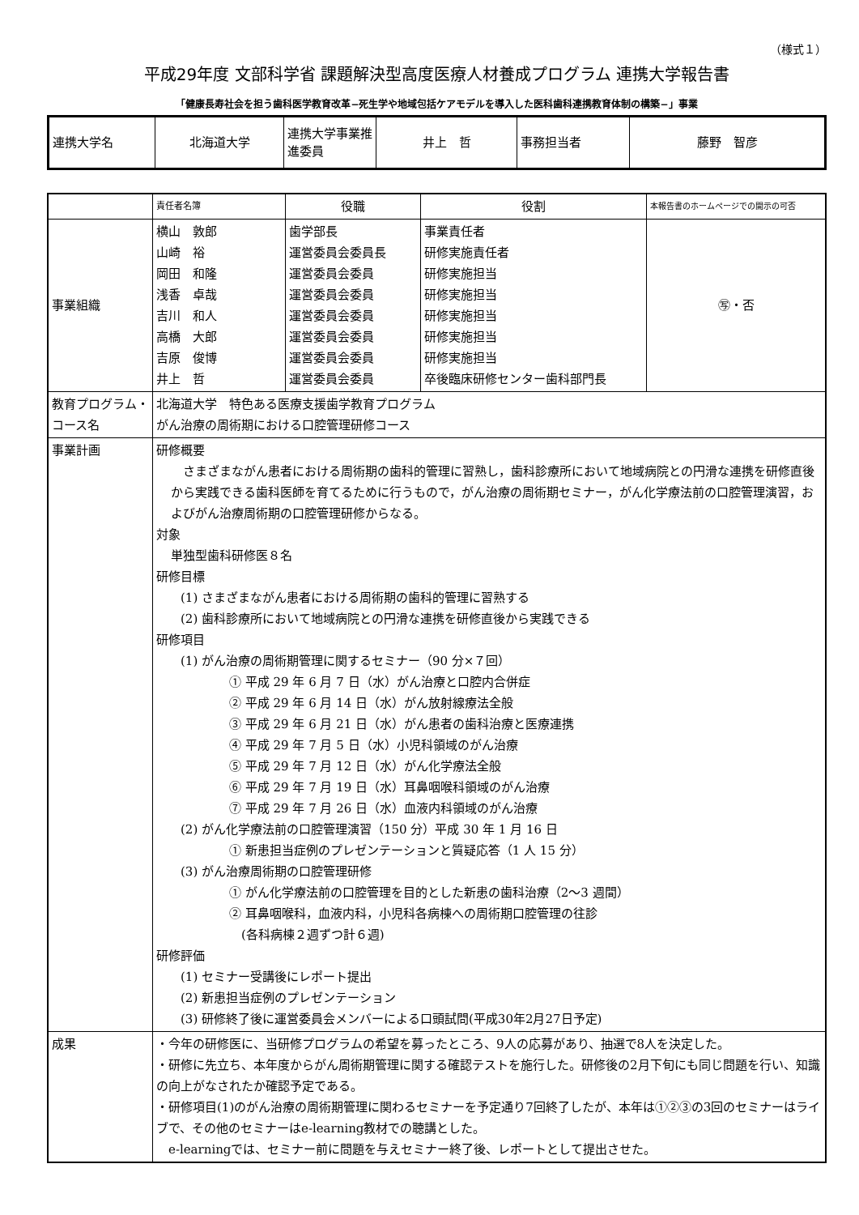（様式１）
平成29年度 文部科学省 課題解決型高度医療人材養成プログラム 連携大学報告書
「健康長寿社会を担う歯科医学教育改革−死生学や地域包括ケアモデルを導入した医科歯科連携教育体制の構築−」事業
| 連携大学名 | 北海道大学 | 連携大学事業推進委員 | 井上 哲 | 事務担当者 | 藤野 智彦 |
| | 責任者名簿 | 役職 | 役割 | 本報告書のホームページでの開示の可否 |
| --- | --- | --- | --- | --- |
| 事業組織 | 横山 敦郎 山崎 裕 岡田 和隆 浅香 卓哉 吉川 和人 高橋 大郎 吉原 俊博 井上 哲 | 歯学部長 運営委員会委員長 運営委員会委員 運営委員会委員 運営委員会委員 運営委員会委員 運営委員会委員 運営委員会委員 | 事業責任者 研修実施責任者 研修実施担当 研修実施担当 研修実施担当 研修実施担当 研修実施担当 卒後臨床研修センター歯科部門長 | ㊢・否 |
| 教育プログラム・コース名 | 北海道大学 特色ある医療支援歯学教育プログラム がん治療の周術期における口腔管理研修コース | | | |
| 事業計画 | 研修概要 さまざまながん患者における周術期の歯科的管理に習熟し，歯科診療所において地域病院との円滑な連携を研修直後から実践できる歯科医師を育てるために行うもので，がん治療の周術期セミナー，がん化学療法前の口腔管理演習，およびがん治療周術期の口腔管理研修からなる。 対象 単独型歯科研修医８名 研修目標 (1) さまざまながん患者における周術期の歯科的管理に習熟する (2) 歯科診療所において地域病院との円滑な連携を研修直後から実践できる 研修項目 (1) がん治療の周術期管理に関するセミナー（90 分×７回） ① 平成 29 年 6 月 7 日（水）がん治療と口腔内合併症 ② 平成 29 年 6 月 14 日（水）がん放射線療法全般 ③ 平成 29 年 6 月 21 日（水）がん患者の歯科治療と医療連携 ④ 平成 29 年 7 月 5 日（水）小児科領域のがん治療 ⑤ 平成 29 年 7 月 12 日（水）がん化学療法全般 ⑥ 平成 29 年 7 月 19 日（水）耳鼻咽喉科領域のがん治療 ⑦ 平成 29 年 7 月 26 日（水）血液内科領域のがん治療 (2) がん化学療法前の口腔管理演習（150 分）平成 30 年 1 月 16 日 ① 新患担当症例のプレゼンテーションと質疑応答（1 人 15 分） (3) がん治療周術期の口腔管理研修 ① がん化学療法前の口腔管理を目的とした新患の歯科治療（2〜3 週間） ② 耳鼻咽喉科，血液内科，小児科各病棟への周術期口腔管理の往診 (各科病棟２週ずつ計６週) 研修評価 (1) セミナー受講後にレポート提出 (2) 新患担当症例のプレゼンテーション (3) 研修終了後に運営委員会メンバーによる口頭試問(平成30年2月27日予定) | | | |
| 成果 | ・今年の研修医に、当研修プログラムの希望を募ったところ、9人の応募があり、抽選で8人を決定した。 ・研修に先立ち、本年度からがん周術期管理に関する確認テストを施行した。研修後の2月下旬にも同じ問題を行い、知識の向上がなされたか確認予定である。 ・研修項目(1)のがん治療の周術期管理に関わるセミナーを予定通り7回終了したが、本年は①②③の3回のセミナーはライブで、その他のセミナーはe-learning教材での聴講とした。 e-learningでは、セミナー前に問題を与えセミナー終了後、レポートとして提出させた。 | | | |